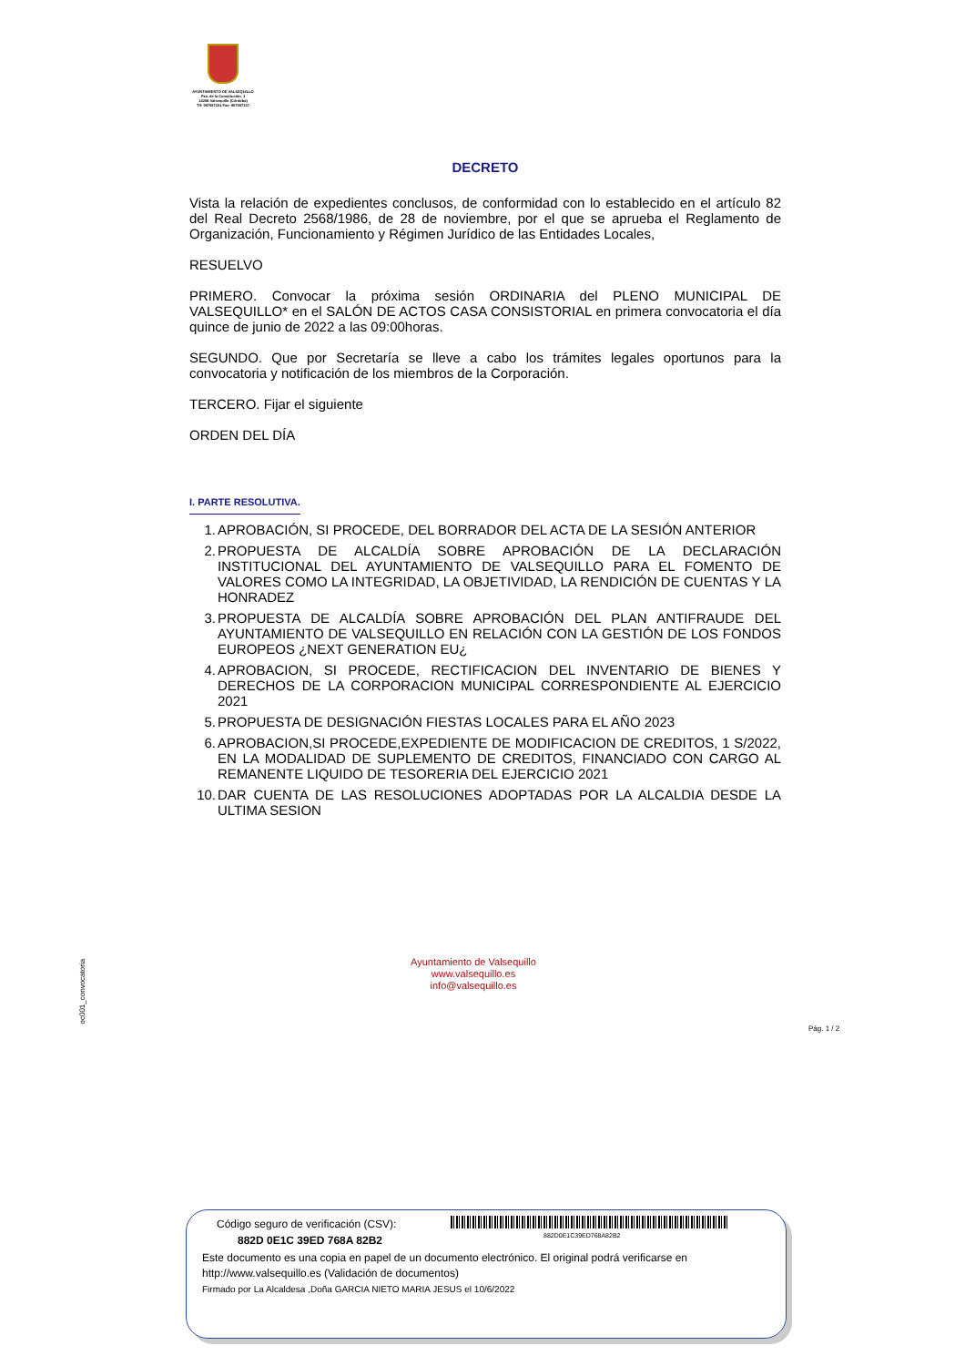AYUNTAMIENTO DE VALSEQUILLO
Pza. de la Constitución, 1
14206-Valsequillo (Córdoba)
Tlf: 957587151 Fax: 957587227
DECRETO
Vista la relación de expedientes conclusos, de conformidad con lo establecido en el artículo 82 del Real Decreto 2568/1986, de 28 de noviembre, por el que se aprueba el Reglamento de Organización, Funcionamiento y Régimen Jurídico de las Entidades Locales,
RESUELVO
PRIMERO. Convocar la próxima sesión ORDINARIA del PLENO MUNICIPAL DE VALSEQUILLO* en el SALÓN DE ACTOS CASA CONSISTORIAL en primera convocatoria el día quince de junio de 2022 a las 09:00horas.
SEGUNDO. Que por Secretaría se lleve a cabo los trámites legales oportunos para la convocatoria y notificación de los miembros de la Corporación.
TERCERO. Fijar el siguiente
ORDEN DEL DÍA
I. PARTE RESOLUTIVA.
1. APROBACIÓN, SI PROCEDE, DEL BORRADOR DEL ACTA DE LA SESIÓN ANTERIOR
2. PROPUESTA DE ALCALDÍA SOBRE APROBACIÓN DE LA DECLARACIÓN INSTITUCIONAL DEL AYUNTAMIENTO DE VALSEQUILLO PARA EL FOMENTO DE VALORES COMO LA INTEGRIDAD, LA OBJETIVIDAD, LA RENDICIÓN DE CUENTAS Y LA HONRADEZ
3. PROPUESTA DE ALCALDÍA SOBRE APROBACIÓN DEL PLAN ANTIFRAUDE DEL AYUNTAMIENTO DE VALSEQUILLO EN RELACIÓN CON LA GESTIÓN DE LOS FONDOS EUROPEOS ¿NEXT GENERATION EU¿
4. APROBACION, SI PROCEDE, RECTIFICACION DEL INVENTARIO DE BIENES Y DERECHOS DE LA CORPORACION MUNICIPAL CORRESPONDIENTE AL EJERCICIO 2021
5. PROPUESTA DE DESIGNACIÓN FIESTAS LOCALES PARA EL AÑO 2023
6. APROBACION,SI PROCEDE,EXPEDIENTE DE MODIFICACION DE CREDITOS, 1 S/2022, EN LA MODALIDAD DE SUPLEMENTO DE CREDITOS, FINANCIADO CON CARGO AL REMANENTE LIQUIDO DE TESORERIA DEL EJERCICIO 2021
10. DAR CUENTA DE LAS RESOLUCIONES ADOPTADAS POR LA ALCALDIA DESDE LA ULTIMA SESION
Ayuntamiento de Valsequillo
www.valsequillo.es
info@valsequillo.es
oc001_convocatoria
Pág. 1 / 2
Código seguro de verificación (CSV):
882D 0E1C 39ED 768A 82B2 882D0E1C39ED768A82B2
Este documento es una copia en papel de un documento electrónico. El original podrá verificarse en
http://www.valsequillo.es (Validación de documentos)
Firmado por La Alcaldesa ,Doña GARCIA NIETO MARIA JESUS el 10/6/2022